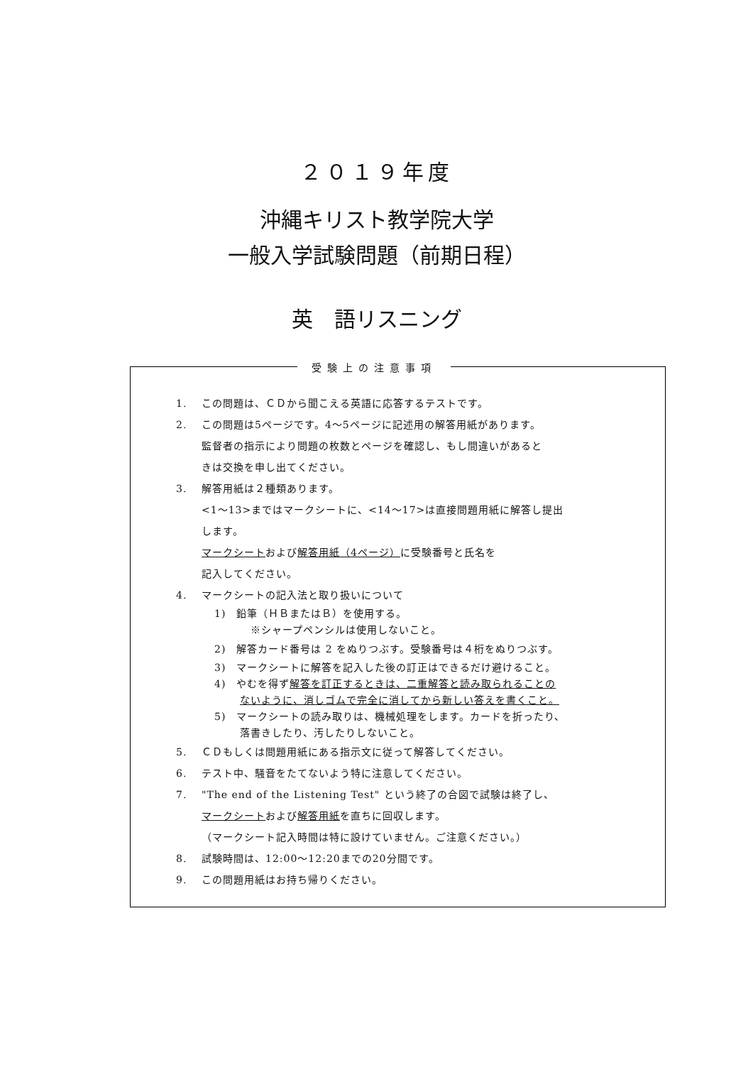２０１９年度
沖縄キリスト教学院大学
一般入学試験問題（前期日程）
英　語リスニング
受験上の注意事項
1. この問題は、ＣＤから聞こえる英語に応答するテストです。
2. この問題は5ページです。4～5ページに記述用の解答用紙があります。
監督者の指示により問題の枚数とページを確認し、もし間違いがあると
きは交換を申し出てください。
3. 解答用紙は２種類あります。
<1～13>まではマークシートに、<14～17>は直接問題用紙に解答し提出
します。
マークシートおよび解答用紙（4ページ）に受験番号と氏名を
記入してください。
4. マークシートの記入法と取り扱いについて
1)　鉛筆（ＨＢまたはＢ）を使用する。
※シャープペンシルは使用しないこと。
2)　解答カード番号は 2 をぬりつぶす。受験番号は４桁をぬりつぶす。
3)　マークシートに解答を記入した後の訂正はできるだけ避けること。
4)　やむを得ず解答を訂正するときは、二重解答と読み取られることの
ないように、消しゴムで完全に消してから新しい答えを書くこと。
5)　マークシートの読み取りは、機械処理をします。カードを折ったり、
落書きしたり、汚したりしないこと。
5. ＣＤもしくは問題用紙にある指示文に従って解答してください。
6. テスト中、騒音をたてないよう特に注意してください。
7. "The end of the Listening Test" という終了の合図で試験は終了し、
マークシートおよび解答用紙を直ちに回収します。
（マークシート記入時間は特に設けていません。ご注意ください。）
8. 試験時間は、12:00～12:20までの20分間です。
9. この問題用紙はお持ち帰りください。